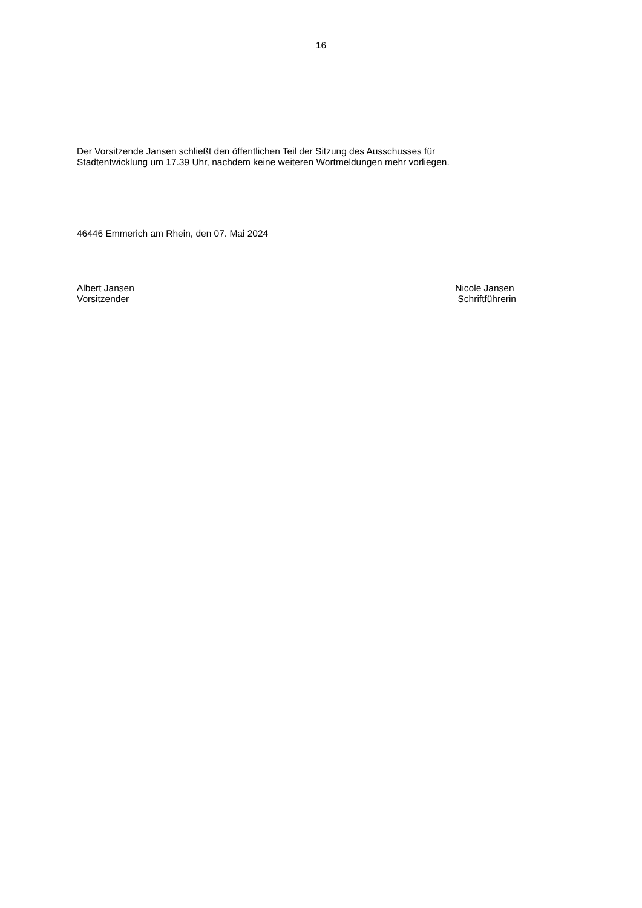16
Der Vorsitzende Jansen schließt den öffentlichen Teil der Sitzung des Ausschusses für
Stadtentwicklung um 17.39 Uhr, nachdem keine weiteren Wortmeldungen mehr vorliegen.
46446 Emmerich am Rhein, den 07. Mai 2024
Albert Jansen
Vorsitzender
Nicole Jansen
Schriftführerin